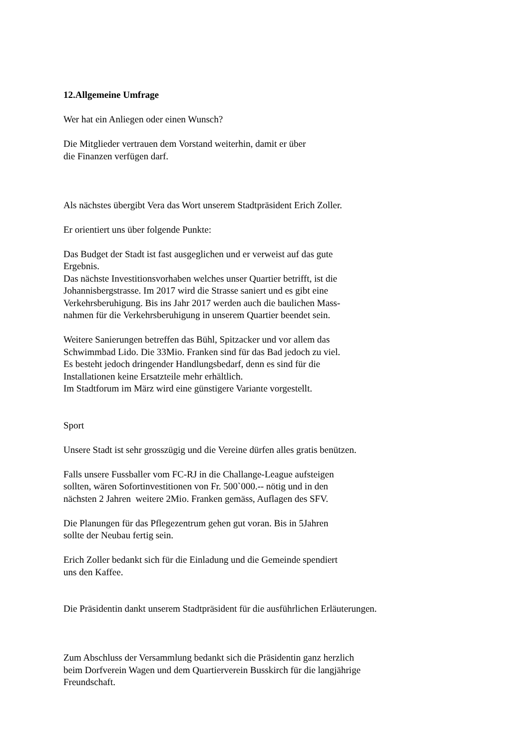12.Allgemeine Umfrage
Wer hat ein Anliegen oder einen Wunsch?
Die Mitglieder vertrauen dem Vorstand weiterhin, damit er über
die Finanzen verfügen darf.
Als nächstes übergibt Vera das Wort unserem Stadtpräsident Erich Zoller.
Er orientiert uns über folgende Punkte:
Das Budget der Stadt ist fast ausgeglichen und er verweist auf das gute
Ergebnis.
Das nächste Investitionsvorhaben welches unser Quartier betrifft, ist die
Johannisbergstrasse. Im 2017 wird die Strasse saniert und es gibt eine
Verkehrsberuhigung. Bis ins Jahr 2017 werden auch die baulichen Mass-
nahmen für die Verkehrsberuhigung in unserem Quartier beendet sein.
Weitere Sanierungen betreffen das Bühl, Spitzacker und vor allem das
Schwimmbad Lido. Die 33Mio. Franken sind für das Bad jedoch zu viel.
Es besteht jedoch dringender Handlungsbedarf, denn es sind für die
Installationen keine Ersatzteile mehr erhältlich.
Im Stadtforum im März wird eine günstigere Variante vorgestellt.
Sport
Unsere Stadt ist sehr grosszügig und die Vereine dürfen alles gratis benützen.
Falls unsere Fussballer vom FC-RJ in die Challange-League aufsteigen
sollten, wären Sofortinvestitionen von Fr. 500`000.-- nötig und in den
nächsten 2 Jahren weitere 2Mio. Franken gemäss, Auflagen des SFV.
Die Planungen für das Pflegezentrum gehen gut voran. Bis in 5Jahren
sollte der Neubau fertig sein.
Erich Zoller bedankt sich für die Einladung und die Gemeinde spendiert
uns den Kaffee.
Die Präsidentin dankt unserem Stadtpräsident für die ausführlichen Erläuterungen.
Zum Abschluss der Versammlung bedankt sich die Präsidentin ganz herzlich
beim Dorfverein Wagen und dem Quartierverein Busskirch für die langjährige
Freundschaft.